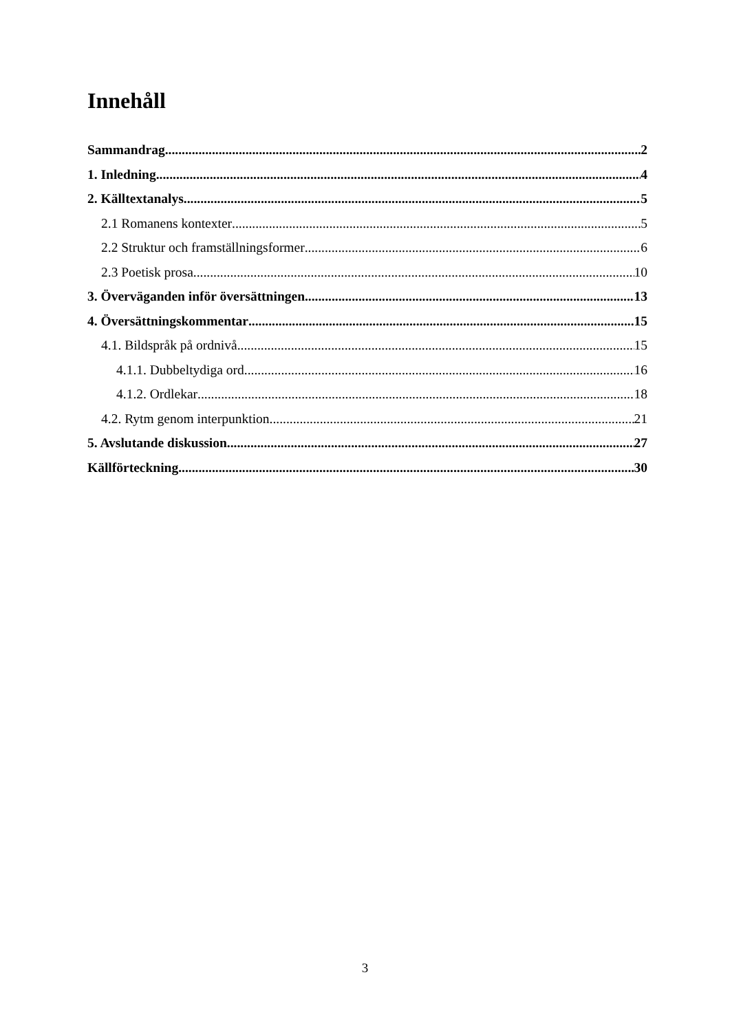Innehåll
Sammandrag 2
1. Inledning 4
2. Källtextanalys 5
2.1 Romanens kontexter 5
2.2 Struktur och framställningsformer 6
2.3 Poetisk prosa 10
3. Överväganden inför översättningen 13
4. Översättningskommentar 15
4.1. Bildspråk på ordnivå 15
4.1.1. Dubbeltydiga ord 16
4.1.2. Ordlekar 18
4.2. Rytm genom interpunktion 21
5. Avslutande diskussion 27
Källförteckning 30
3